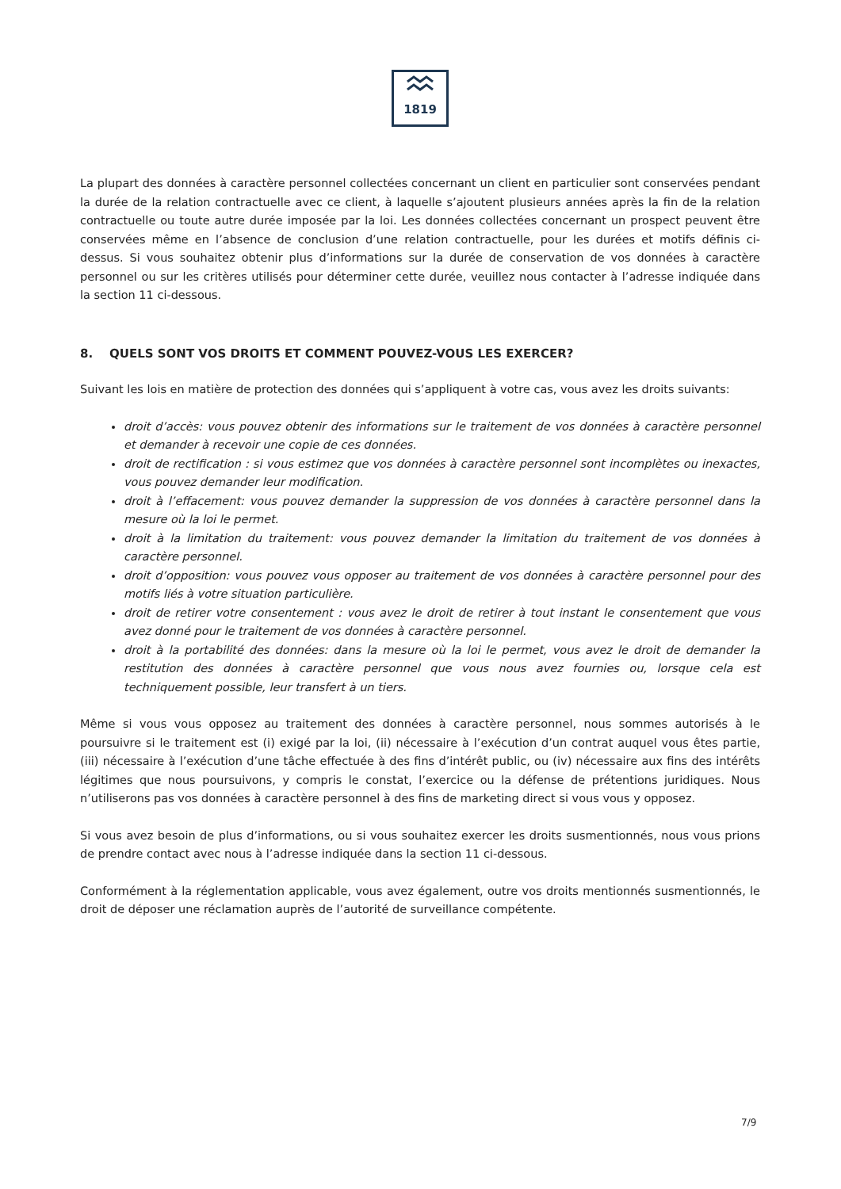1819
La plupart des données à caractère personnel collectées concernant un client en particulier sont conservées pendant la durée de la relation contractuelle avec ce client, à laquelle s’ajoutent plusieurs années après la fin de la relation contractuelle ou toute autre durée imposée par la loi. Les données collectées concernant un prospect peuvent être conservées même en l’absence de conclusion d’une relation contractuelle, pour les durées et motifs définis ci-dessus. Si vous souhaitez obtenir plus d’informations sur la durée de conservation de vos données à caractère personnel ou sur les critères utilisés pour déterminer cette durée, veuillez nous contacter à l’adresse indiquée dans la section 11 ci-dessous.
8. QUELS SONT VOS DROITS ET COMMENT POUVEZ-VOUS LES EXERCER?
Suivant les lois en matière de protection des données qui s’appliquent à votre cas, vous avez les droits suivants:
droit d’accès: vous pouvez obtenir des informations sur le traitement de vos données à caractère personnel et demander à recevoir une copie de ces données.
droit de rectification : si vous estimez que vos données à caractère personnel sont incomplètes ou inexactes, vous pouvez demander leur modification.
droit à l’effacement: vous pouvez demander la suppression de vos données à caractère personnel dans la mesure où la loi le permet.
droit à la limitation du traitement: vous pouvez demander la limitation du traitement de vos données à caractère personnel.
droit d’opposition: vous pouvez vous opposer au traitement de vos données à caractère personnel pour des motifs liés à votre situation particulière.
droit de retirer votre consentement : vous avez le droit de retirer à tout instant le consentement que vous avez donné pour le traitement de vos données à caractère personnel.
droit à la portabilité des données: dans la mesure où la loi le permet, vous avez le droit de demander la restitution des données à caractère personnel que vous nous avez fournies ou, lorsque cela est techniquement possible, leur transfert à un tiers.
Même si vous vous opposez au traitement des données à caractère personnel, nous sommes autorisés à le poursuivre si le traitement est (i) exigé par la loi, (ii) nécessaire à l’exécution d’un contrat auquel vous êtes partie, (iii) nécessaire à l’exécution d’une tâche effectuée à des fins d’intérêt public, ou (iv) nécessaire aux fins des intérêts légitimes que nous poursuivons, y compris le constat, l’exercice ou la défense de prétentions juridiques. Nous n’utiliserons pas vos données à caractère personnel à des fins de marketing direct si vous vous y opposez.
Si vous avez besoin de plus d’informations, ou si vous souhaitez exercer les droits susmentionnés, nous vous prions de prendre contact avec nous à l’adresse indiquée dans la section 11 ci-dessous.
Conformément à la réglementation applicable, vous avez également, outre vos droits mentionnés susmentionnés, le droit de déposer une réclamation auprès de l’autorité de surveillance compétente.
7/9